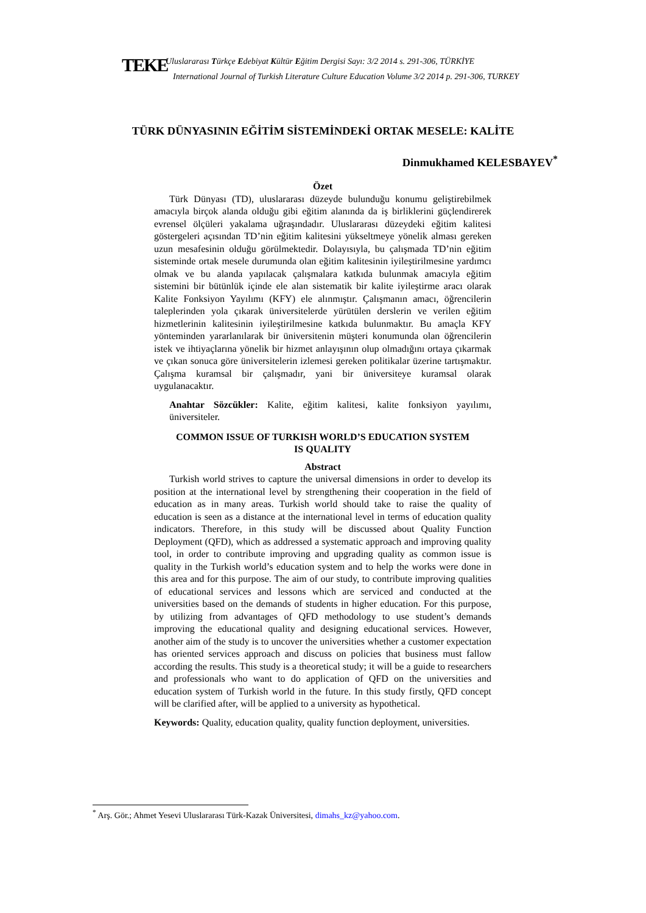TEKE
Uluslararası Türkçe Edebiyat Kültür Eğitim Dergisi Sayı: 3/2 2014 s. 291-306, TÜRKİYE
International Journal of Turkish Literature Culture Education Volume 3/2 2014 p. 291-306, TURKEY
TÜRK DÜNYASININ EĞİTİM SİSTEMİNDEKİ ORTAK MESELE: KALİTE
Dinmukhamed KELESBAYEV<sup>*</sup>
Özet
Türk Dünyası (TD), uluslararası düzeyde bulunduğu konumu geliştirebilmek amacıyla birçok alanda olduğu gibi eğitim alanında da iş birliklerini güçlendirerek evrensel ölçüleri yakalama uğraşındadır. Uluslararası düzeydeki eğitim kalitesi göstergeleri açısından TD’nin eğitim kalitesini yükseltmeye yönelik alması gereken uzun mesafesinin olduğu görülmektedir. Dolayısıyla, bu çalışmada TD’nin eğitim sisteminde ortak mesele durumunda olan eğitim kalitesinin iyileştirilmesine yardımcı olmak ve bu alanda yapılacak çalışmalara katkıda bulunmak amacıyla eğitim sistemini bir bütünlük içinde ele alan sistematik bir kalite iyileştirme aracı olarak Kalite Fonksiyon Yayılımı (KFY) ele alınmıştır. Çalışmanın amacı, öğrencilerin taleplerinden yola çıkarak üniversitelerde yürütülen derslerin ve verilen eğitim hizmetlerinin kalitesinin iyileştirilmesine katkıda bulunmaktır. Bu amaçla KFY yönteminden yararlanılarak bir üniversitenin müşteri konumunda olan öğrencilerin istek ve ihtiyaçlarına yönelik bir hizmet anlayışının olup olmadığını ortaya çıkarmak ve çıkan sonuca göre üniversitelerin izlemesi gereken politikalar üzerine tartışmaktır. Çalışma kuramsal bir çalışmadır, yani bir üniversiteye kuramsal olarak uygulanacaktır.
Anahtar Sözcükler: Kalite, eğitim kalitesi, kalite fonksiyon yayılımı, üniversiteler.
COMMON ISSUE OF TURKISH WORLD’S EDUCATION SYSTEM
IS QUALITY
Abstract
Turkish world strives to capture the universal dimensions in order to develop its position at the international level by strengthening their cooperation in the field of education as in many areas. Turkish world should take to raise the quality of education is seen as a distance at the international level in terms of education quality indicators. Therefore, in this study will be discussed about Quality Function Deployment (QFD), which as addressed a systematic approach and improving quality tool, in order to contribute improving and upgrading quality as common issue is quality in the Turkish world’s education system and to help the works were done in this area and for this purpose. The aim of our study, to contribute improving qualities of educational services and lessons which are serviced and conducted at the universities based on the demands of students in higher education. For this purpose, by utilizing from advantages of QFD methodology to use student’s demands improving the educational quality and designing educational services. However, another aim of the study is to uncover the universities whether a customer expectation has oriented services approach and discuss on policies that business must fallow according the results. This study is a theoretical study; it will be a guide to researchers and professionals who want to do application of QFD on the universities and education system of Turkish world in the future. In this study firstly, QFD concept will be clarified after, will be applied to a university as hypothetical.
Keywords: Quality, education quality, quality function deployment, universities.
<sup>*</sup> Arş. Gör.; Ahmet Yesevi Uluslararası Türk-Kazak Üniversitesi, dimahs_kz@yahoo.com.